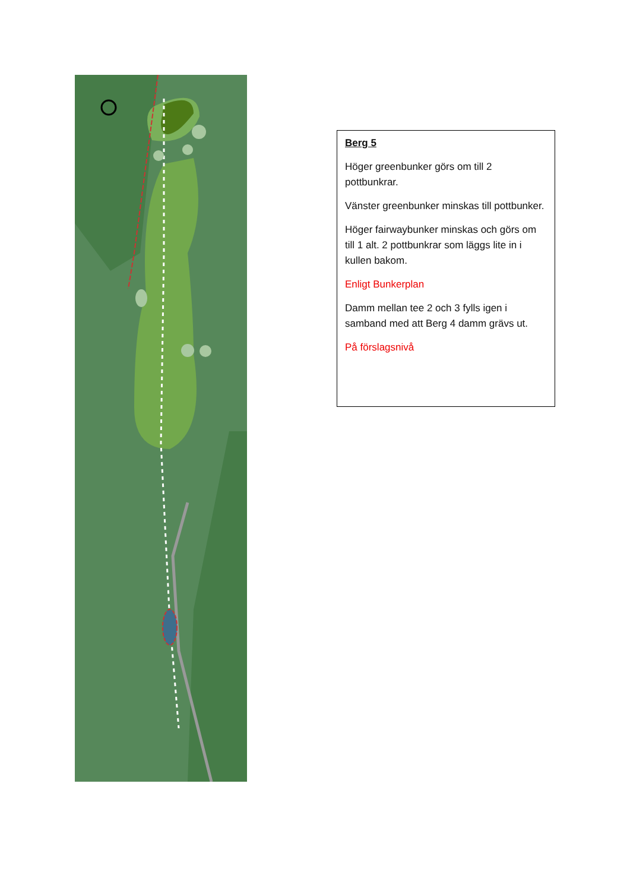Berg 5
Höger greenbunker görs om till 2 pottbunkrar.
Vänster greenbunker minskas till pottbunker.
Höger fairwaybunker minskas och görs om till 1 alt. 2 pottbunkrar som läggs lite in i kullen bakom.
Enligt Bunkerplan
Damm mellan tee 2 och 3 fylls igen i samband med att Berg 4 damm grävs ut.
På förslagsnivå